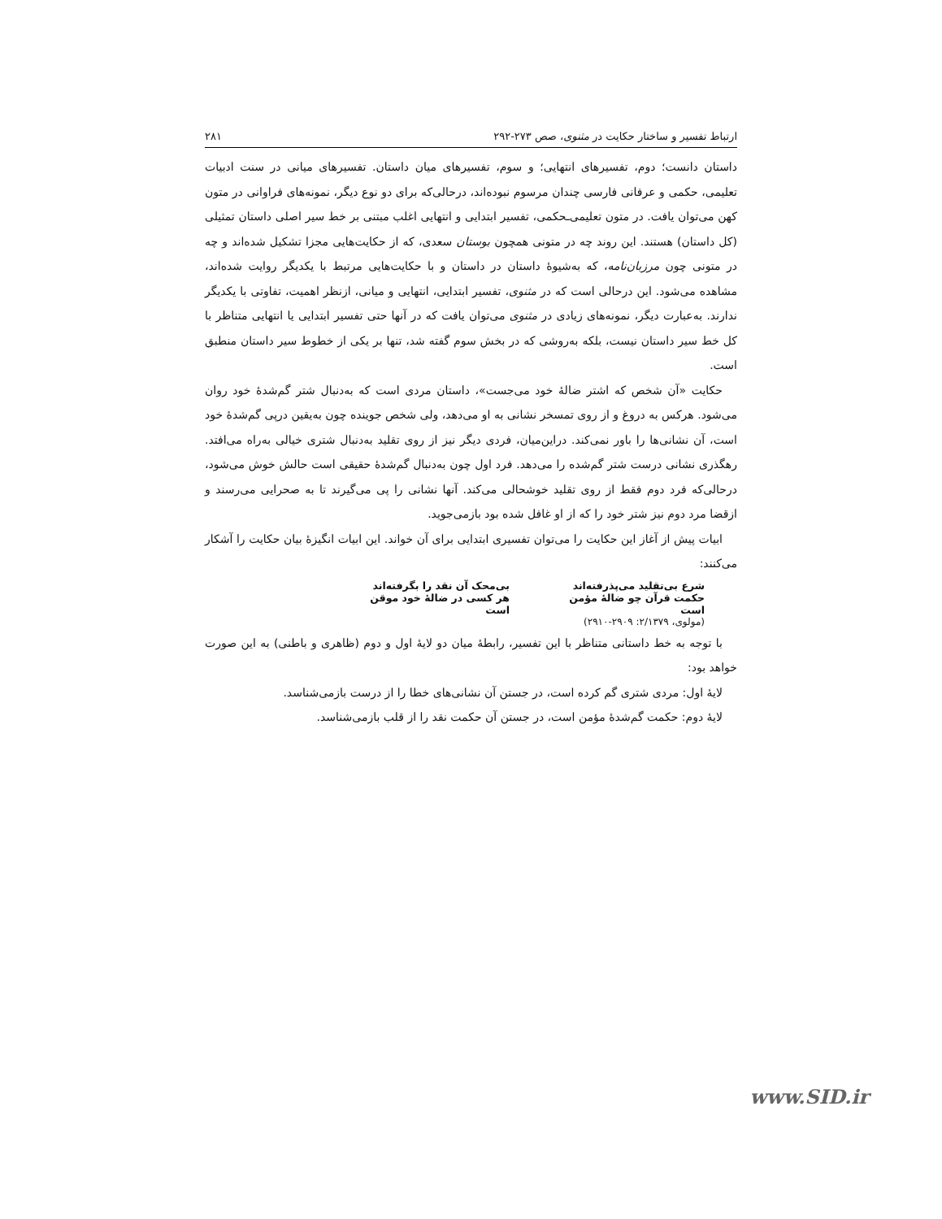ارتباط تفسیر و ساختار حکایت در مثنوی، صص ۲۷۳-۲۹۲ ۲۸۱
داستان دانست؛ دوم، تفسیرهای انتهایی؛ و سوم، تفسیرهای میان داستان. تفسیرهای میانی در سنت ادبیات تعلیمی، حکمی و عرفانی فارسی چندان مرسوم نبوده‌اند، درحالی‌که برای دو نوع دیگر، نمونه‌های فراوانی در متون کهن می‌توان یافت. در متون تعلیمی‌ـحکمی، تفسیر ابتدایی و انتهایی اغلب مبتنی بر خط سیر اصلی داستان تمثیلی (کل داستان) هستند. این روند چه در متونی همچون بوستان سعدی، که از حکایت‌هایی مجزا تشکیل شده‌اند و چه در متونی چون مرزبان‌نامه، که به‌شیوهٔ داستان در داستان و با حکایت‌هایی مرتبط با یکدیگر روایت شده‌اند، مشاهده می‌شود. این درحالی است که در مثنوی، تفسیر ابتدایی، انتهایی و میانی، ازنظر اهمیت، تفاوتی با یکدیگر ندارند. به‌عبارت دیگر، نمونه‌های زیادی در مثنوی می‌توان یافت که در آنها حتی تفسیر ابتدایی یا انتهایی متناظر با کل خط سیر داستان نیست، بلکه به‌روشی که در بخش سوم گفته شد، تنها بر یکی از خطوط سیر داستان منطبق است.
حکایت «آن شخص که اشتر ضالهٔ خود می‌جست»، داستان مردی است که به‌دنبال شتر گم‌شدهٔ خود روان می‌شود. هرکس به دروغ و از روی تمسخر نشانی به او می‌دهد، ولی شخص جوینده چون به‌یقین درپی گم‌شدهٔ خود است، آن نشانی‌ها را باور نمی‌کند. دراین‌میان، فردی دیگر نیز از روی تقلید به‌دنبال شتری خیالی به‌راه می‌افتد. رهگذری نشانی درست شتر گم‌شده را می‌دهد. فرد اول چون به‌دنبال گم‌شدهٔ حقیقی است حالش خوش می‌شود، درحالی‌که فرد دوم فقط از روی تقلید خوشحالی می‌کند. آنها نشانی را پی می‌گیرند تا به صحرایی می‌رسند و ازقضا مرد دوم نیز شتر خود را که از او غافل شده بود بازمی‌جوید.
ابیات پیش از آغاز این حکایت را می‌توان تفسیری ابتدایی برای آن خواند. این ابیات انگیزهٔ بیان حکایت را آشکار می‌کنند:
شرع بی‌تقلید می‌پذرفته‌اند بی‌محک آن نقد را بگرفته‌اند
حکمت قرآن چو ضالهٔ مؤمن است هر کسی در ضالهٔ خود موقن است
(مولوی، ۲/۱۳۷۹: ۲۹۰۹-۲۹۱۰)
با توجه به خط داستانی متناظر با این تفسیر، رابطهٔ میان دو لایهٔ اول و دوم (ظاهری و باطنی) به این صورت خواهد بود:
لایهٔ اول: مردی شتری گم کرده است، در جستن آن نشانی‌های خطا را از درست بازمی‌شناسد.
لایهٔ دوم: حکمت گم‌شدهٔ مؤمن است، در جستن آن حکمت نقد را از قلب بازمی‌شناسد.
www.SID.ir